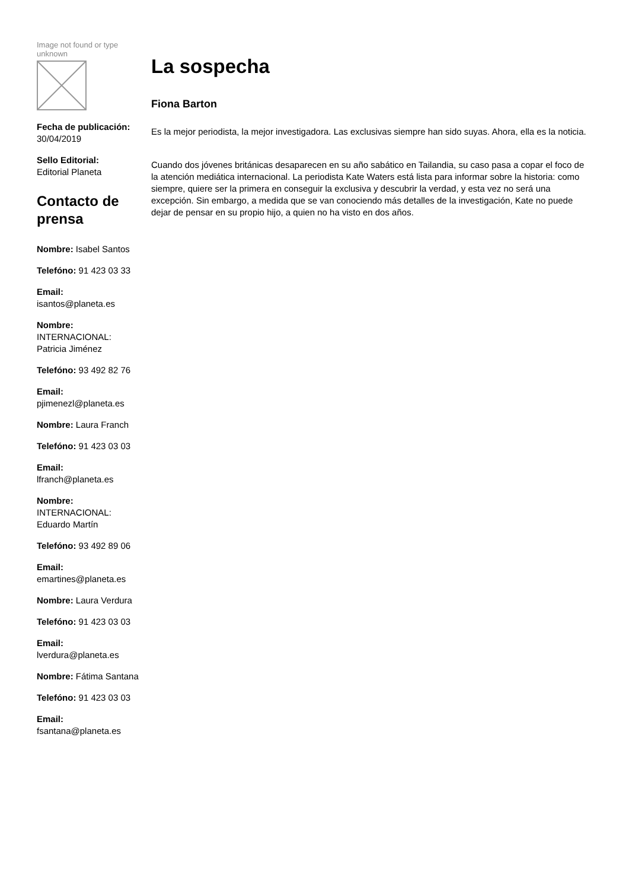Image not found or type unknown
Fecha de publicación:
30/04/2019
Sello Editorial:
Editorial Planeta
Contacto de prensa
Nombre: Isabel Santos
Telefóno: 91 423 03 33
Email:
isantos@planeta.es
Nombre:
INTERNACIONAL: Patricia Jiménez
Telefóno: 93 492 82 76
Email:
pjimenezl@planeta.es
Nombre: Laura Franch
Telefóno: 91 423 03 03
Email:
lfranch@planeta.es
Nombre:
INTERNACIONAL: Eduardo Martín
Telefóno: 93 492 89 06
Email:
emartines@planeta.es
Nombre: Laura Verdura
Telefóno: 91 423 03 03
Email:
lverdura@planeta.es
Nombre: Fátima Santana
Telefóno: 91 423 03 03
Email:
fsantana@planeta.es
La sospecha
Fiona Barton
Es la mejor periodista, la mejor investigadora. Las exclusivas siempre han sido suyas. Ahora, ella es la noticia.
Cuando dos jóvenes británicas desaparecen en su año sabático en Tailandia, su caso pasa a copar el foco de la atención mediática internacional. La periodista Kate Waters está lista para informar sobre la historia: como siempre, quiere ser la primera en conseguir la exclusiva y descubrir la verdad, y esta vez no será una excepción. Sin embargo, a medida que se van conociendo más detalles de la investigación, Kate no puede dejar de pensar en su propio hijo, a quien no ha visto en dos años.